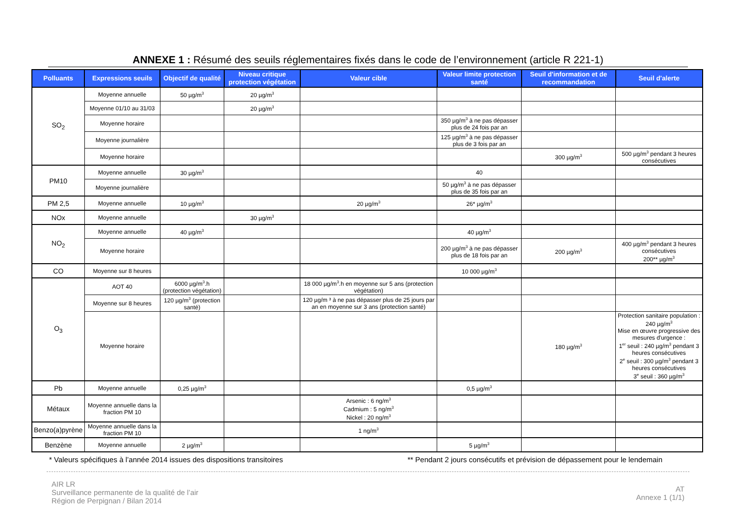ANNEXE 1 : Résumé des seuils réglementaires fixés dans le code de l’environnement (article R 221-1)
| Polluants | Expressions seuils | Objectif de qualité | Niveau critique protection végétation | Valeur cible | Valeur limite protection santé | Seuil d'information et de recommandation | Seuil d'alerte |
| --- | --- | --- | --- | --- | --- | --- | --- |
| SO<sub>2</sub> | Moyenne annuelle | 50 µg/m<sup>3</sup> | 20 µg/m<sup>3</sup> | | | | |
| | Moyenne 01/10 au 31/03 | | 20 µg/m<sup>3</sup> | | | | |
| | Moyenne horaire | | | | 350 µg/m<sup>3</sup> à ne pas dépasser plus de 24 fois par an | | |
| | Moyenne journalière | | | | 125 µg/m<sup>3</sup> à ne pas dépasser plus de 3 fois par an | | |
| | Moyenne horaire | | | | | 300 µg/m<sup>3</sup> | 500 µg/m<sup>3</sup> pendant 3 heures consécutives |
| PM10 | Moyenne annuelle | 30 µg/m<sup>3</sup> | | | 40 | | |
| | Moyenne journalière | | | | 50 µg/m<sup>3</sup> à ne pas dépasser plus de 35 fois par an | | |
| PM 2,5 | Moyenne annuelle | 10 µg/m<sup>3</sup> | | 20 µg/m<sup>3</sup> | 26* µg/m<sup>3</sup> | | |
| NOx | Moyenne annuelle | | 30 µg/m<sup>3</sup> | | | | |
| NO<sub>2</sub> | Moyenne annuelle | 40 µg/m<sup>3</sup> | | | 40 µg/m<sup>3</sup> | | |
| | Moyenne horaire | | | | 200 µg/m<sup>3</sup> à ne pas dépasser plus de 18 fois par an | 200 µg/m<sup>3</sup> | 400 µg/m<sup>3</sup> pendant 3 heures consécutives 200** µg/m<sup>3</sup> |
| CO | Moyenne sur 8 heures | | | | 10 000 µg/m<sup>3</sup> | | |
| O<sub>3</sub> | AOT 40 | 6000 µg/m<sup>3</sup>.h (protection végétation) | | 18 000 µg/m<sup>3</sup>.h en moyenne sur 5 ans (protection végétation) | | | |
| | Moyenne sur 8 heures | 120 µg/m<sup>3</sup> (protection santé) | | 120 µg/m ³ à ne pas dépasser plus de 25 jours par an en moyenne sur 3 ans (protection santé) | | | |
| | Moyenne horaire | | | | | 180 µg/m<sup>3</sup> | Protection sanitaire population : 240 µg/m<sup>3</sup> Mise en œuvre progressive des mesures d'urgence : 1<sup>er</sup> seuil : 240 µg/m<sup>3</sup> pendant 3 heures consécutives 2<sup>e</sup> seuil : 300 µg/m<sup>3</sup> pendant 3 heures consécutives 3<sup>e</sup> seuil : 360 µg/m<sup>3</sup> |
| Pb | Moyenne annuelle | 0,25 µg/m<sup>3</sup> | | | 0,5 µg/m<sup>3</sup> | | |
| Métaux | Moyenne annuelle dans la fraction PM 10 | | | Arsenic : 6 ng/m<sup>3</sup> Cadmium : 5 ng/m<sup>3</sup> Nickel : 20 ng/m<sup>3</sup> | | | |
| Benzo(a)pyrène | Moyenne annuelle dans la fraction PM 10 | | | 1 ng/m<sup>3</sup> | | | |
| Benzène | Moyenne annuelle | 2 µg/m<sup>3</sup> | | | 5 µg/m<sup>3</sup> | | |
* Valeurs spécifiques à l’année 2014 issues des dispositions transitoires ** Pendant 2 jours consécutifs et prévision de dépassement pour le lendemain
AIR LR
Surveillance permanente de la qualité de l’air
Région de Perpignan / Bilan 2014
AT
Annexe 1 (1/1)